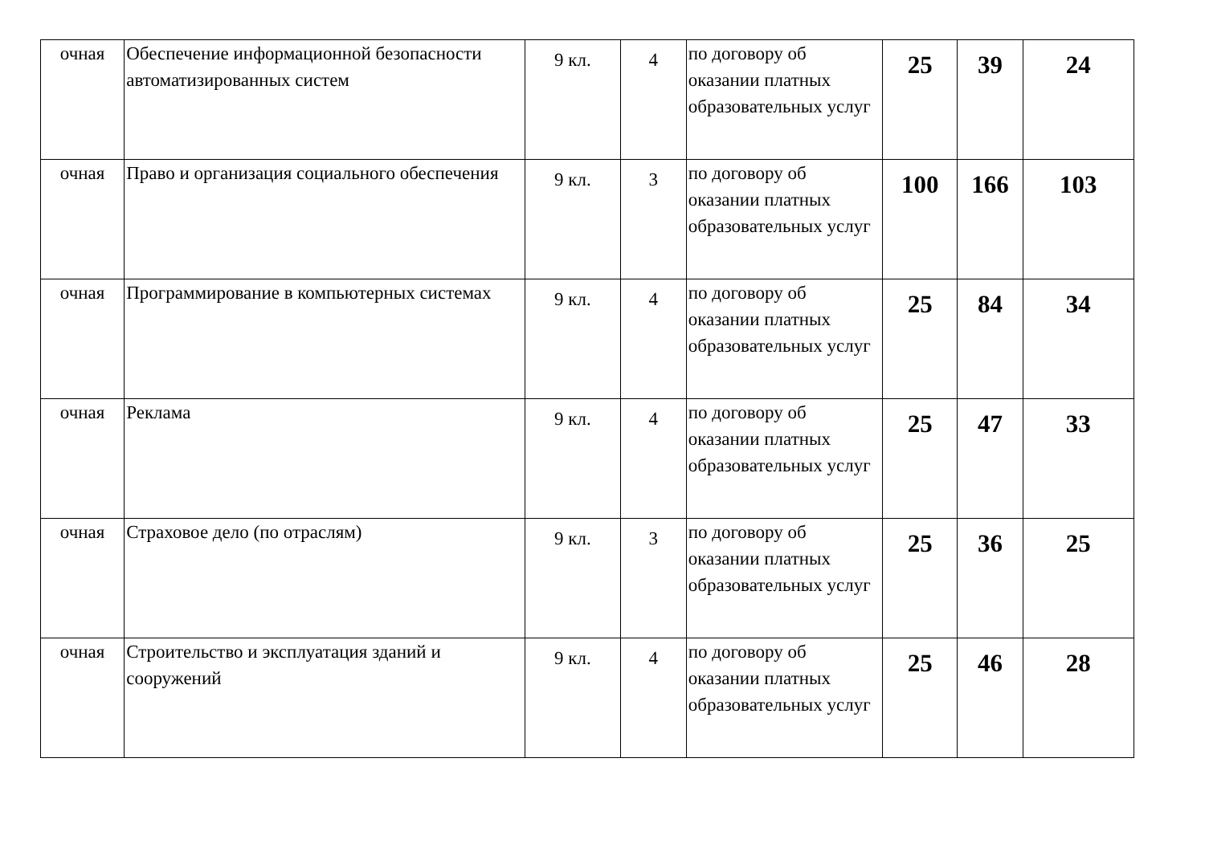| очная | Обеспечение информационной безопасности автоматизированных систем | 9 кл. | 4 | по договору об оказании платных образовательных услуг | 25 | 39 | 24 |
| очная | Право и организация социального обеспечения | 9 кл. | 3 | по договору об оказании платных образовательных услуг | 100 | 166 | 103 |
| очная | Программирование в компьютерных системах | 9 кл. | 4 | по договору об оказании платных образовательных услуг | 25 | 84 | 34 |
| очная | Реклама | 9 кл. | 4 | по договору об оказании платных образовательных услуг | 25 | 47 | 33 |
| очная | Страховое дело (по отраслям) | 9 кл. | 3 | по договору об оказании платных образовательных услуг | 25 | 36 | 25 |
| очная | Строительство и эксплуатация зданий и сооружений | 9 кл. | 4 | по договору об оказании платных образовательных услуг | 25 | 46 | 28 |